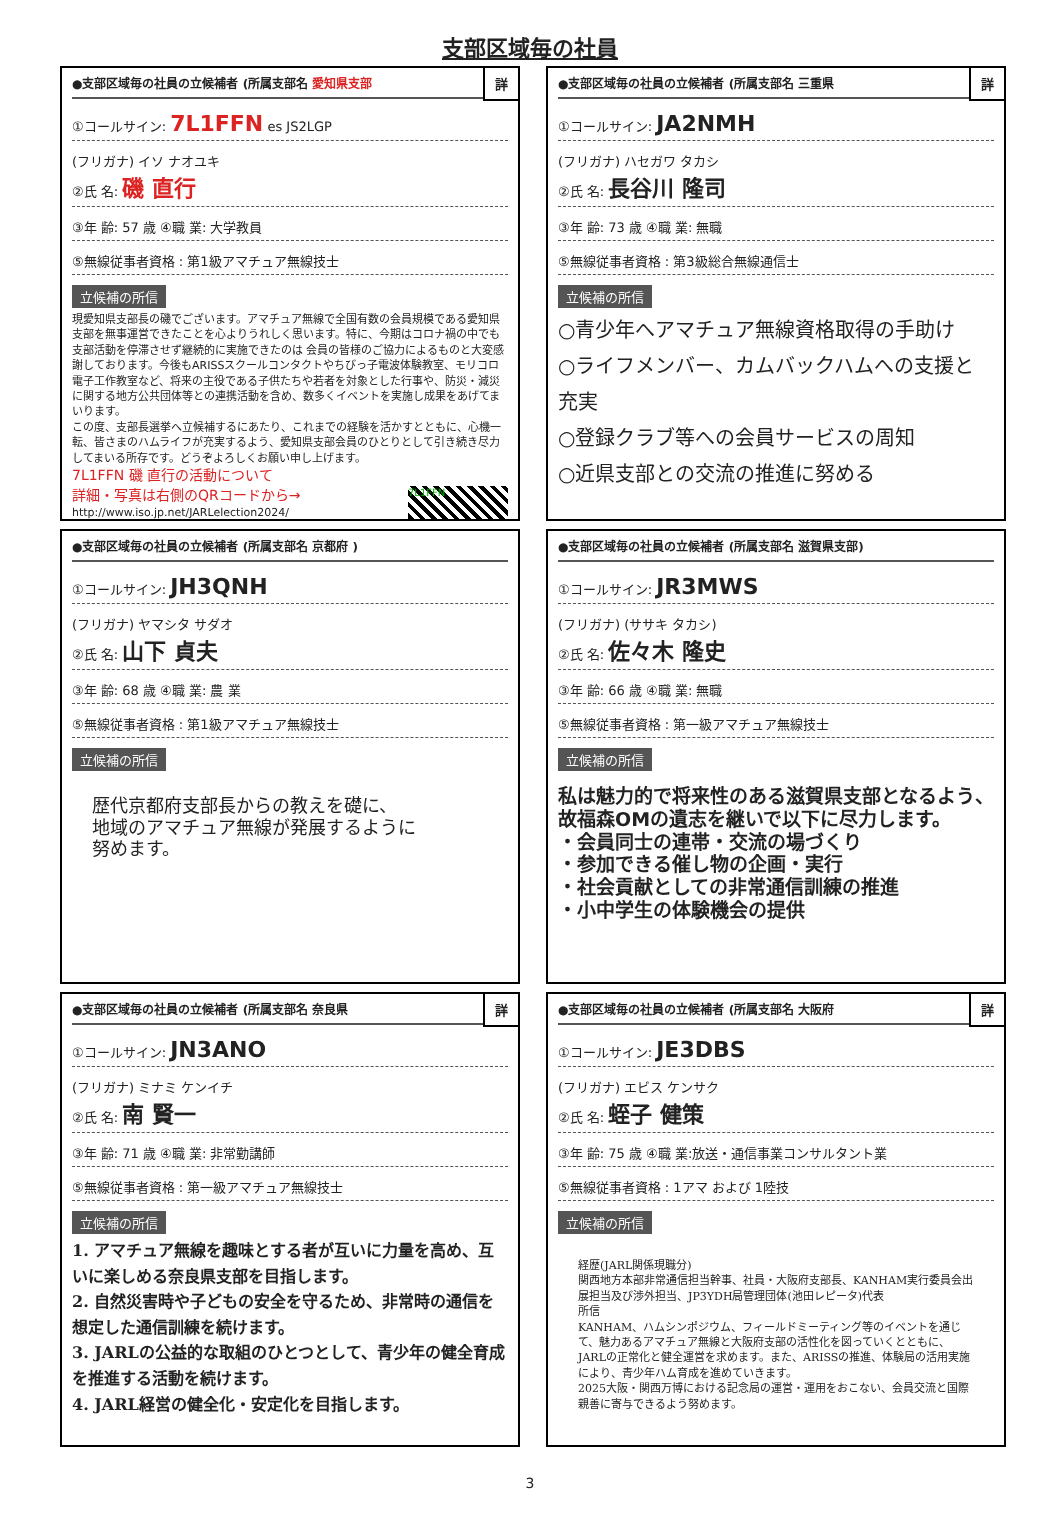支部区域毎の社員
詳
●支部区域毎の社員の立候補者 (所属支部名 愛知県支部
①コールサイン: 7L1FFN es JS2LGP
(フリガナ) イソ ナオユキ
②氏 名: 磯 直行
③年 齢: 57 歳 ④職 業: 大学教員
⑤無線従事者資格 : 第1級アマチュア無線技士
立候補の所信
現愛知県支部長の磯でございます。アマチュア無線で全国有数の会員規模である愛知県支部を無事運営できたことを心よりうれしく思います。特に、今期はコロナ禍の中でも支部活動を停滞させず継続的に実施できたのは 会員の皆様のご協力によるものと大変感謝しております。今後もARISSスクールコンタクトやちびっ子電波体験教室、モリコロ電子工作教室など、将来の主役である子供たちや若者を対象とした行事や、防災・減災に関する地方公共団体等との連携活動を含め、数多くイベントを実施し成果をあげてまいります。
この度、支部長選挙へ立候補するにあたり、これまでの経験を活かすとともに、心機一転、皆さまのハムライフが充実するよう、愛知県支部会員のひとりとして引き続き尽力してまいる所存です。どうぞよろしくお願い申し上げます。
7L1FFN 磯 直行の活動について
詳細・写真は右側のQRコードから→ 7L1FFN
http://www.iso.jp.net/JARLelection2024/
詳
●支部区域毎の社員の立候補者 (所属支部名 三重県
①コールサイン: JA2NMH
(フリガナ) ハセガワ タカシ
②氏 名: 長谷川 隆司
③年 齢: 73 歳 ④職 業: 無職
⑤無線従事者資格 : 第3級総合無線通信士
立候補の所信
○青少年へアマチュア無線資格取得の手助け
○ライフメンバー、カムバックハムへの支援と充実
○登録クラブ等への会員サービスの周知
○近県支部との交流の推進に努める
●支部区域毎の社員の立候補者 (所属支部名 京都府 )
①コールサイン: JH3QNH
(フリガナ) ヤマシタ サダオ
②氏 名: 山下 貞夫
③年 齢: 68 歳 ④職 業: 農 業
⑤無線従事者資格 : 第1級アマチュア無線技士
立候補の所信
歴代京都府支部長からの教えを礎に、
地域のアマチュア無線が発展するように
努めます。
●支部区域毎の社員の立候補者 (所属支部名 滋賀県支部)
①コールサイン: JR3MWS
(フリガナ) (ササキ タカシ)
②氏 名: 佐々木 隆史
③年 齢: 66 歳 ④職 業: 無職
⑤無線従事者資格 : 第一級アマチュア無線技士
立候補の所信
私は魅力的で将来性のある滋賀県支部となるよう、故福森OMの遺志を継いで以下に尽力します。
・会員同士の連帯・交流の場づくり
・参加できる催し物の企画・実行
・社会貢献としての非常通信訓練の推進
・小中学生の体験機会の提供
詳
●支部区域毎の社員の立候補者 (所属支部名 奈良県
①コールサイン: JN3ANO
(フリガナ) ミナミ ケンイチ
②氏 名: 南 賢一
③年 齢: 71 歳 ④職 業: 非常勤講師
⑤無線従事者資格 : 第一級アマチュア無線技士
立候補の所信
1. アマチュア無線を趣味とする者が互いに力量を高め、互いに楽しめる奈良県支部を目指します。
2. 自然災害時や子どもの安全を守るため、非常時の通信を想定した通信訓練を続けます。
3. JARLの公益的な取組のひとつとして、青少年の健全育成を推進する活動を続けます。
4. JARL経営の健全化・安定化を目指します。
詳
●支部区域毎の社員の立候補者 (所属支部名 大阪府
①コールサイン: JE3DBS
(フリガナ) エビス ケンサク
②氏 名: 蛭子 健策
③年 齢: 75 歳 ④職 業:放送・通信事業コンサルタント業
⑤無線従事者資格 : 1アマ および 1陸技
立候補の所信
経歴(JARL関係現職分)
関西地方本部非常通信担当幹事、社員・大阪府支部長、KANHAM実行委員会出展担当及び渉外担当、JP3YDH局管理団体(池田レピータ)代表
所信
KANHAM、ハムシンポジウム、フィールドミーティング等のイベントを通じて、魅力あるアマチュア無線と大阪府支部の活性化を図っていくとともに、JARLの正常化と健全運営を求めます。また、ARISSの推進、体験局の活用実施により、青少年ハム育成を進めていきます。
2025大阪・関西万博における記念局の運営・運用をおこない、会員交流と国際親善に寄与できるよう努めます。
3